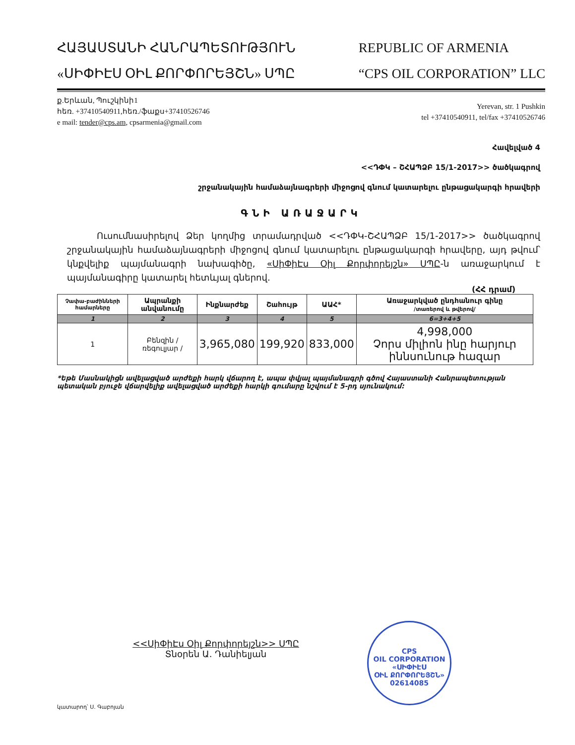ՀԱՅԱՍՏԱՆԻ ՀԱՆՐԱՊԵՏՈՒԹՅՈՒՆ
«ՍԻՓԻԷՍ ՕԻԼ ՔՈՐՓՈՐԵՅՇՆ» ՍՊԸ
REPUBLIC OF ARMENIA
“CPS OIL CORPORATION” LLC
ք.Երևան, Պուշկինի1
հեռ. +37410540911,հեռ./ֆաքս+37410526746
e mail: tender@cps.am, cpsarmenia@gmail.com
Yerevan, str. 1 Pushkin
tel +37410540911, tel/fax +37410526746
Հավելված 4
<<ԴՓԿ – ՇՀԱՊՁԲ 15/1-2017>> ծածկագրով
շրջանակային համաձայնագրերի միջոցով գնում կատարելու ընթացակարգի հրավերի
ԳՆԻ ԱՌԱՋԱՐԿ
Ուսումնասիրելով Ձեր կողմից տրամադրված <<ԴՓԿ-ՇՀԱՊՁԲ 15/1-2017>> ծածկագրով շրջանակային համաձայնագրերի միջոցով գնում կատարելու ընթացակարգի հրավերը, այդ թվում՝ կնքվելիք պայմանագրի նախագիծը, «ՍիՓիԷս Օիլ Քորփորեյշն» ՍՊԸ-ն առաջարկում է պայմանագիրը կատարել հետևյալ գներով.
(ՀՀ դրամ)
| Չափա-բաժինների համարները | Ապրանքի անվանումը | Ինքնարժեք | Շահույթ | ԱԱՀ* | Առաջարկված ընդհանուր գինը /տառերով և թվերով/ |
| --- | --- | --- | --- | --- | --- |
| 1 | 2 | 3 | 4 | 5 | 6=3+4+5 |
| 1 | Բենզին / ռեգուլյար / | 3,965,080 | 199,920 | 833,000 | 4,998,000 Չորս միլիոն ինը հարյուր իննսունութ հազար |
*Եթե Մասնակիցն ավելացված արժեքի հարկ վճարող է, ապա փվյալ պայմանագրի գծով Հայաստանի Հանրապետության պետական բյուջե վճարվելիք ավելացված արժեքի հարկի գումարը նշվում է 5-րդ սյունակում:
<<ՍիՓիԷս Օիլ Քորփորեյշն>> ՍՊԸ
Տնօրեն Ա. Դանիելյան
CPS
OIL CORPORATION
«ՍԻՓԻԷՍ
ՕԻԼ ՔՈՐՓՈՐԵՅՇՆ»
02614085
կատարող՝ Ս. Գաբոյան